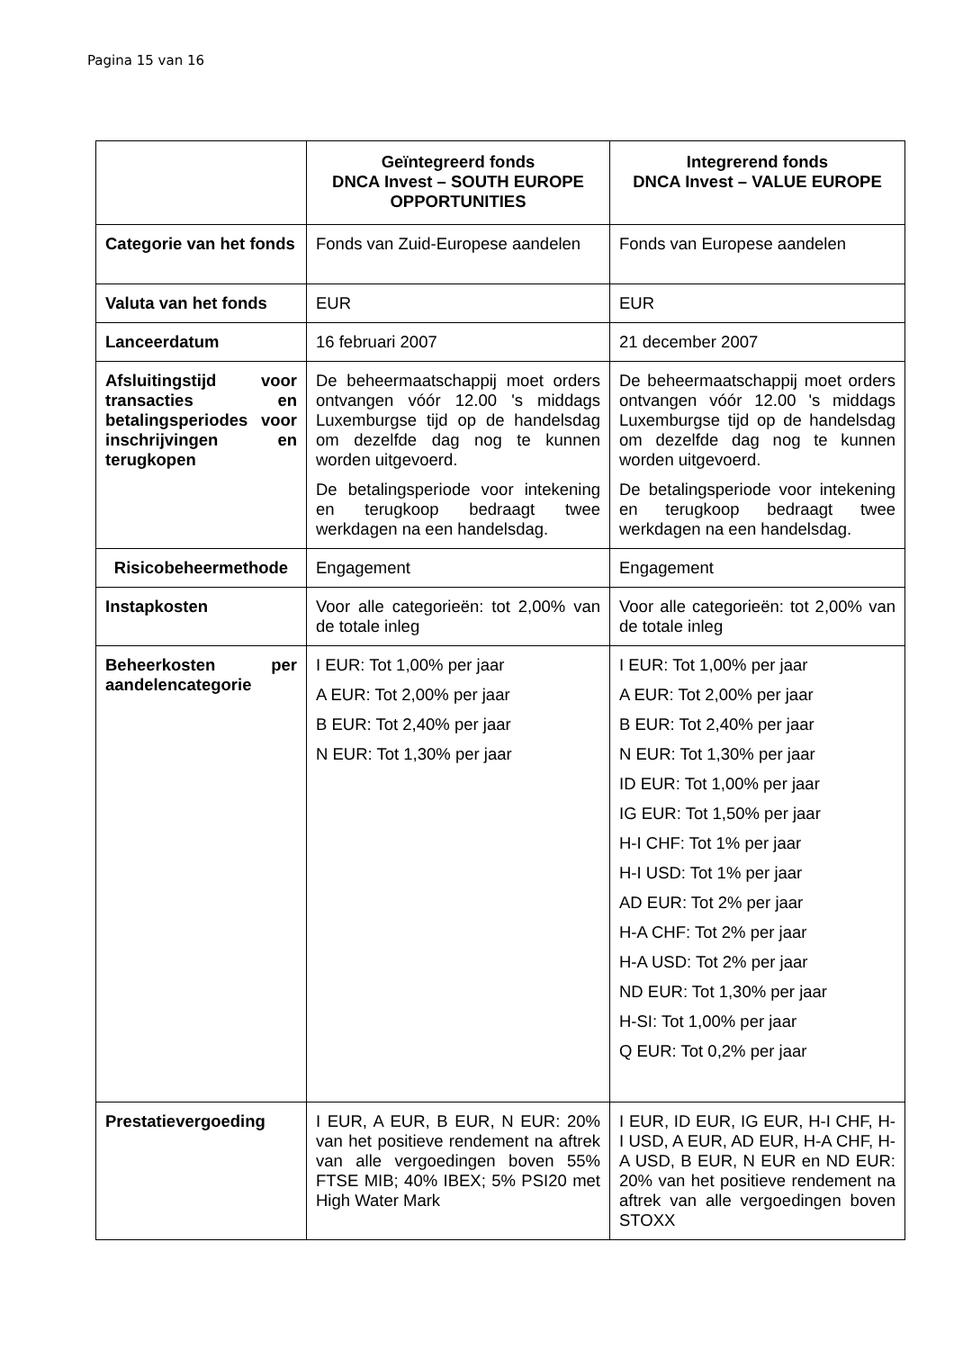Pagina 15 van 16
| | Geïntegreerd fonds DNCA Invest – SOUTH EUROPE OPPORTUNITIES | Integrerend fonds DNCA Invest – VALUE EUROPE |
| --- | --- | --- |
| Categorie van het fonds | Fonds van Zuid-Europese aandelen | Fonds van Europese aandelen |
| Valuta van het fonds | EUR | EUR |
| Lanceerdatum | 16 februari 2007 | 21 december 2007 |
| Afsluitingstijd voor transacties en betalingsperiodes voor inschrijvingen en terugkopen | De beheermaatschappij moet orders ontvangen vóór 12.00 's middags Luxemburgse tijd op de handelsdag om dezelfde dag nog te kunnen worden uitgevoerd. De betalingsperiode voor intekening en terugkoop bedraagt twee werkdagen na een handelsdag. | De beheermaatschappij moet orders ontvangen vóór 12.00 's middags Luxemburgse tijd op de handelsdag om dezelfde dag nog te kunnen worden uitgevoerd. De betalingsperiode voor intekening en terugkoop bedraagt twee werkdagen na een handelsdag. |
| Risicobeheermethode | Engagement | Engagement |
| Instapkosten | Voor alle categorieën: tot 2,00% van de totale inleg | Voor alle categorieën: tot 2,00% van de totale inleg |
| Beheerkosten per aandelencategorie | I EUR: Tot 1,00% per jaar A EUR: Tot 2,00% per jaar B EUR: Tot 2,40% per jaar N EUR: Tot 1,30% per jaar | I EUR: Tot 1,00% per jaar A EUR: Tot 2,00% per jaar B EUR: Tot 2,40% per jaar N EUR: Tot 1,30% per jaar ID EUR: Tot 1,00% per jaar IG EUR: Tot 1,50% per jaar H-I CHF: Tot 1% per jaar H-I USD: Tot 1% per jaar AD EUR: Tot 2% per jaar H-A CHF: Tot 2% per jaar H-A USD: Tot 2% per jaar ND EUR: Tot 1,30% per jaar H-SI: Tot 1,00% per jaar Q EUR: Tot 0,2% per jaar |
| Prestatievergoeding | I EUR, A EUR, B EUR, N EUR: 20% van het positieve rendement na aftrek van alle vergoedingen boven 55% FTSE MIB; 40% IBEX; 5% PSI20 met High Water Mark | I EUR, ID EUR, IG EUR, H-I CHF, H-I USD, A EUR, AD EUR, H-A CHF, H-A USD, B EUR, N EUR en ND EUR: 20% van het positieve rendement na aftrek van alle vergoedingen boven STOXX |